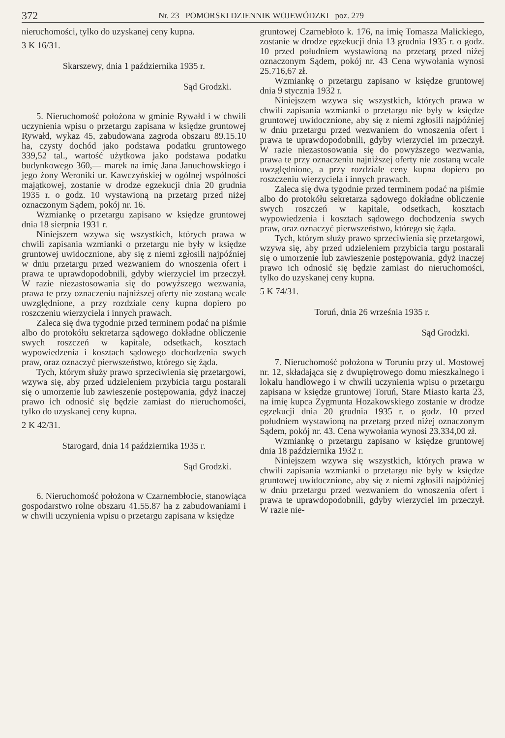372 Nr. 23 POMORSKI DZIENNIK WOJEWÓDZKI poz. 279
nieruchomości, tylko do uzyskanej ceny kupna.
3 K 16/31.
Skarszewy, dnia 1 października 1935 r.
Sąd Grodzki.
5. Nieruchomość położona w gminie Rywałd i w chwili uczynienia wpisu o przetargu zapisana w księdze gruntowej Rywałd, wykaz 45, zabudowana zagroda obszaru 89.15.10 ha, czysty dochód jako podstawa podatku gruntowego 339,52 tal., wartość użytkowa jako podstawa podatku budynkowego 360,— marek na imię Jana Januchowskiego i jego żony Weroniki ur. Kawczyńskiej w ogólnej wspólności majątkowej, zostanie w drodze egzekucji dnia 20 grudnia 1935 r. o godz. 10 wystawioną na przetarg przed niżej oznaczonym Sądem, pokój nr. 16.
Wzmiankę o przetargu zapisano w księdze gruntowej dnia 18 sierpnia 1931 r.
Niniejszem wzywa się wszystkich, których prawa w chwili zapisania wzmianki o przetargu nie były w księdze gruntowej uwidocznione, aby się z niemi zgłosili najpóźniej w dniu przetargu przed wezwaniem do wnoszenia ofert i prawa te uprawdopodobnili, gdyby wierzyciel im przeczył. W razie niezastosowania się do powyższego wezwania, prawa te przy oznaczeniu najniższej oferty nie zostaną wcale uwzględnione, a przy rozdziale ceny kupna dopiero po roszczeniu wierzyciela i innych prawach.
Zaleca się dwa tygodnie przed terminem podać na piśmie albo do protokółu sekretarza sądowego dokładne obliczenie swych roszczeń w kapitale, odsetkach, kosztach wypowiedzenia i kosztach sądowego dochodzenia swych praw, oraz oznaczyć pierwszeństwo, którego się żąda.
Tych, którym służy prawo sprzeciwienia się przetargowi, wzywa się, aby przed udzieleniem przybicia targu postarali się o umorzenie lub zawieszenie postępowania, gdyż inaczej prawo ich odnosić się będzie zamiast do nieruchomości, tylko do uzyskanej ceny kupna.
2 K 42/31.
Starogard, dnia 14 października 1935 r.
Sąd Grodzki.
6. Nieruchomość położona w Czarnembłocie, stanowiąca gospodarstwo rolne obszaru 41.55.87 ha z zabudowaniami i w chwili uczynienia wpisu o przetargu zapisana w księdze
gruntowej Czarnebłoto k. 176, na imię Tomasza Malickiego, zostanie w drodze egzekucji dnia 13 grudnia 1935 r. o godz. 10 przed południem wystawioną na przetarg przed niżej oznaczonym Sądem, pokój nr. 43 Cena wywołania wynosi 25.716,67 zł.
Wzmiankę o przetargu zapisano w księdze gruntowej dnia 9 stycznia 1932 r.
Niniejszem wzywa się wszystkich, których prawa w chwili zapisania wzmianki o przetargu nie były w księdze gruntowej uwidocznione, aby się z niemi zgłosili najpóźniej w dniu przetargu przed wezwaniem do wnoszenia ofert i prawa te uprawdopodobnili, gdyby wierzyciel im przeczył. W razie niezastosowania się do powyższego wezwania, prawa te przy oznaczeniu najniższej oferty nie zostaną wcale uwzględnione, a przy rozdziale ceny kupna dopiero po roszczeniu wierzyciela i innych prawach.
Zaleca się dwa tygodnie przed terminem podać na piśmie albo do protokółu sekretarza sądowego dokładne obliczenie swych roszczeń w kapitale, odsetkach, kosztach wypowiedzenia i kosztach sądowego dochodzenia swych praw, oraz oznaczyć pierwszeństwo, którego się żąda.
Tych, którym służy prawo sprzeciwienia się przetargowi, wzywa się, aby przed udzieleniem przybicia targu postarali się o umorzenie lub zawieszenie postępowania, gdyż inaczej prawo ich odnosić się będzie zamiast do nieruchomości, tylko do uzyskanej ceny kupna.
5 K 74/31.
Toruń, dnia 26 września 1935 r.
Sąd Grodzki.
7. Nieruchomość położona w Toruniu przy ul. Mostowej nr. 12, składająca się z dwupiętrowego domu mieszkalnego i lokalu handlowego i w chwili uczynienia wpisu o przetargu zapisana w księdze gruntowej Toruń, Stare Miasto karta 23, na imię kupca Zygmunta Hozakowskiego zostanie w drodze egzekucji dnia 20 grudnia 1935 r. o godz. 10 przed południem wystawioną na przetarg przed niżej oznaczonym Sądem, pokój nr. 43. Cena wywołania wynosi 23.334,00 zł.
Wzmiankę o przetargu zapisano w księdze gruntowej dnia 18 października 1932 r.
Niniejszem wzywa się wszystkich, których prawa w chwili zapisania wzmianki o przetargu nie były w księdze gruntowej uwidocznione, aby się z niemi zgłosili najpóźniej w dniu przetargu przed wezwaniem do wnoszenia ofert i prawa te uprawdopodobnili, gdyby wierzyciel im przeczył. W razie nie-